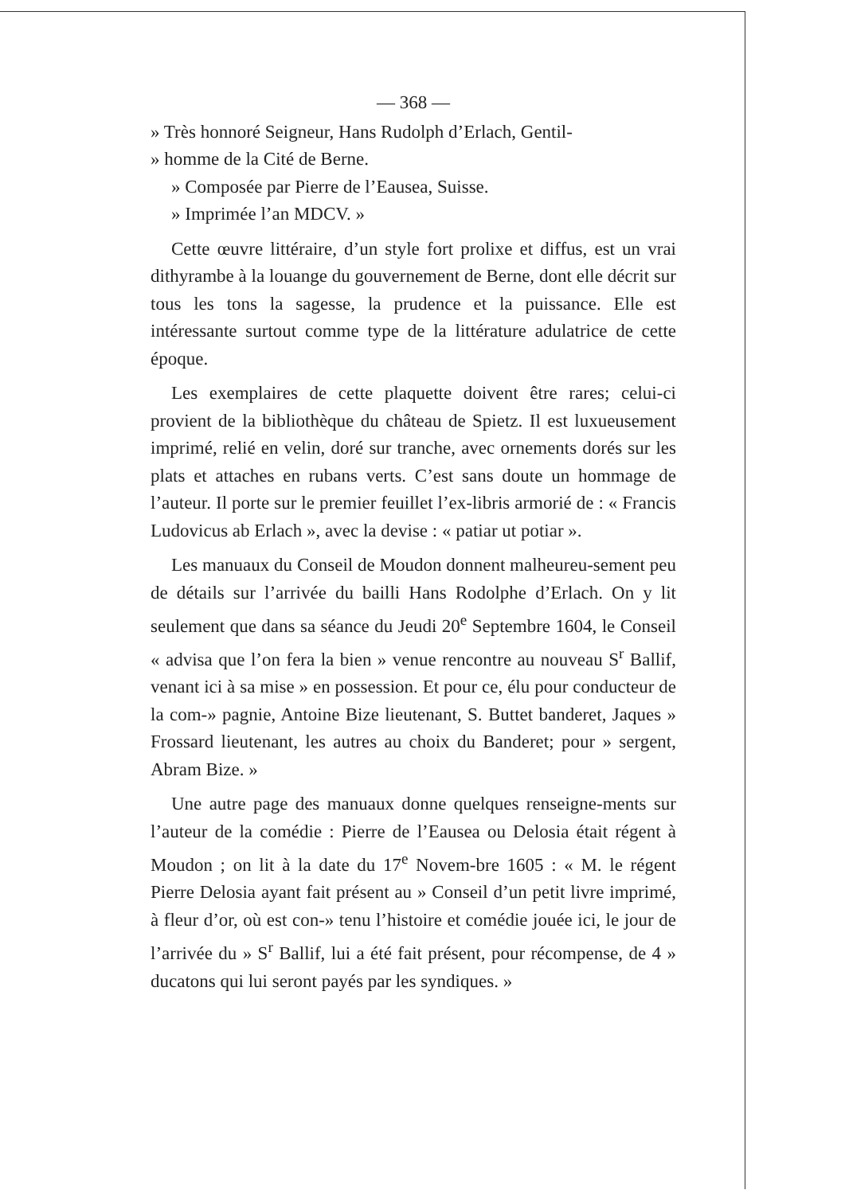— 368 —
» Très honnoré Seigneur, Hans Rudolph d’Erlach, Gentil-
» homme de la Cité de Berne.
» Composée par Pierre de l’Eausea, Suisse.
» Imprimée l’an MDCV. »
Cette œuvre littéraire, d’un style fort prolixe et diffus, est un vrai dithyrambe à la louange du gouvernement de Berne, dont elle décrit sur tous les tons la sagesse, la prudence et la puissance. Elle est intéressante surtout comme type de la littérature adulatrice de cette époque.
Les exemplaires de cette plaquette doivent être rares; celui-ci provient de la bibliothèque du château de Spietz. Il est luxueusement imprimé, relié en velin, doré sur tranche, avec ornements dorés sur les plats et attaches en rubans verts. C’est sans doute un hommage de l’auteur. Il porte sur le premier feuillet l’ex-libris armorié de : « Francis Ludovicus ab Erlach », avec la devise : « patiar ut potiar ».
Les manuaux du Conseil de Moudon donnent malheureu-sement peu de détails sur l’arrivée du bailli Hans Rodolphe d’Erlach. On y lit seulement que dans sa séance du Jeudi 20<sup>e</sup> Septembre 1604, le Conseil « advisa que l’on fera la bien » venue rencontre au nouveau S<sup>r</sup> Ballif, venant ici à sa mise » en possession. Et pour ce, élu pour conducteur de la com-» pagnie, Antoine Bize lieutenant, S. Buttet banderet, Jaques » Frossard lieutenant, les autres au choix du Banderet; pour » sergent, Abram Bize. »
Une autre page des manuaux donne quelques renseigne-ments sur l’auteur de la comédie : Pierre de l’Eausea ou Delosia était régent à Moudon ; on lit à la date du 17<sup>e</sup> Novem-bre 1605 : « M. le régent Pierre Delosia ayant fait présent au » Conseil d’un petit livre imprimé, à fleur d’or, où est con-» tenu l’histoire et comédie jouée ici, le jour de l’arrivée du » S<sup>r</sup> Ballif, lui a été fait présent, pour récompense, de 4 » ducatons qui lui seront payés par les syndiques. »